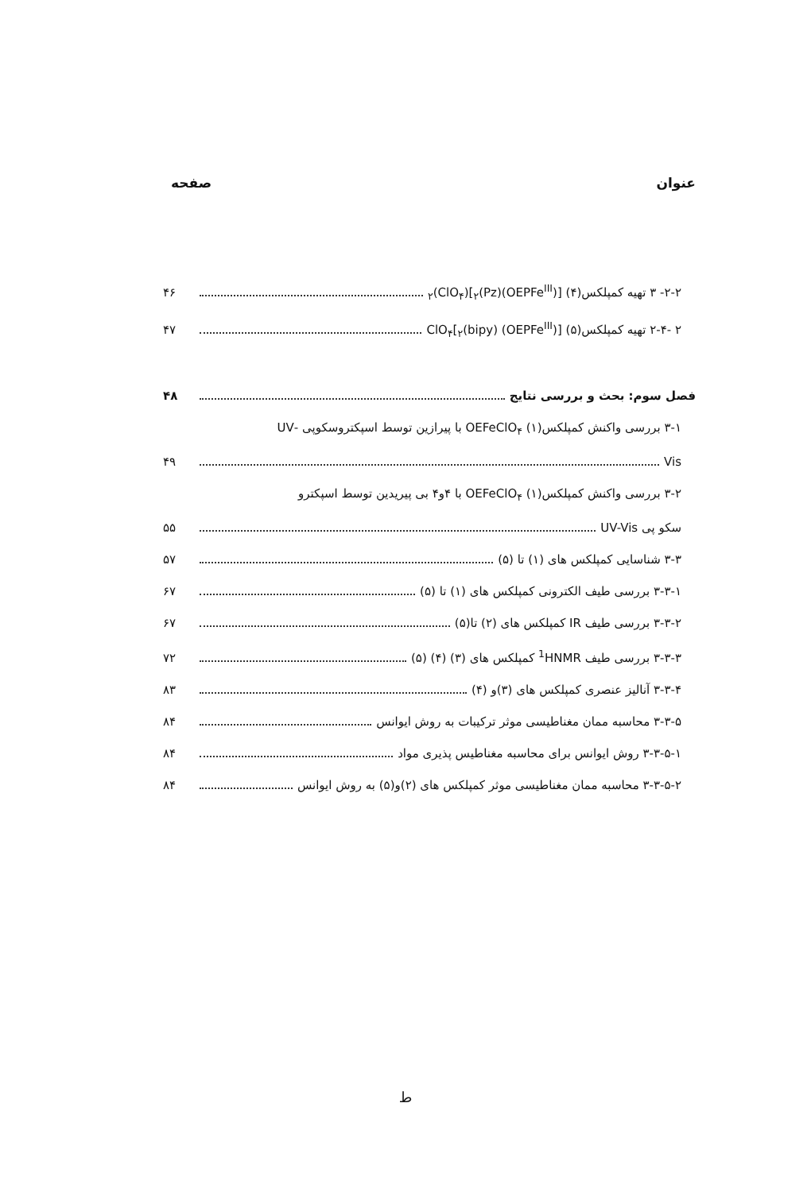عنوان صفحه
۲-۲- ۳ تهیه کمپلکس(۴) [(OEPFe<sup>III</sup>)<sub>۲</sub>(Pz)](ClO<sub>۴</sub>)<sub>۲</sub> ۴۶
۲ -۲-۴ تهیه کمپلکس(۵) [(OEPFe<sup>III</sup>) (bipy)<sub>۲</sub>]ClO<sub>۴</sub> ۴۷
فصل سوم: بحث و بررسی نتایج ۴۸
۳-۱ بررسی واکنش کمپلکس(۱) OEFeClO<sub>۴</sub> با پیرازین توسط اسپکتروسکوپی -UV
Vis ۴۹
۳-۲ بررسی واکنش کمپلکس(۱) OEFeClO<sub>۴</sub> با ۴و۴ بی پیریدین توسط اسپکترو
سکو پی UV-Vis ۵۵
۳-۳ شناسایی کمپلکس های (۱) تا (۵) ۵۷
۳-۳-۱ بررسی طیف الکترونی کمپلکس های (۱) تا (۵) ۶۷
۳-۳-۲ بررسی طیف IR کمپلکس های (۲) تا(۵) ۶۷
۳-۳-۳ بررسی طیف <sup>1</sup>HNMR کمپلکس های (۳) (۴) (۵) ۷۲
۳-۳-۴ آنالیز عنصری کمپلکس های (۳)و (۴) ۸۳
۳-۳-۵ محاسبه ممان مغناطیسی موثر ترکیبات به روش ایوانس ۸۴
۳-۳-۵-۱ روش ایوانس برای محاسبه مغناطیس پذیری مواد ۸۴
۳-۳-۵-۲ محاسبه ممان مغناطیسی موثر کمپلکس های (۲)و(۵) به روش ایوانس ۸۴
ط